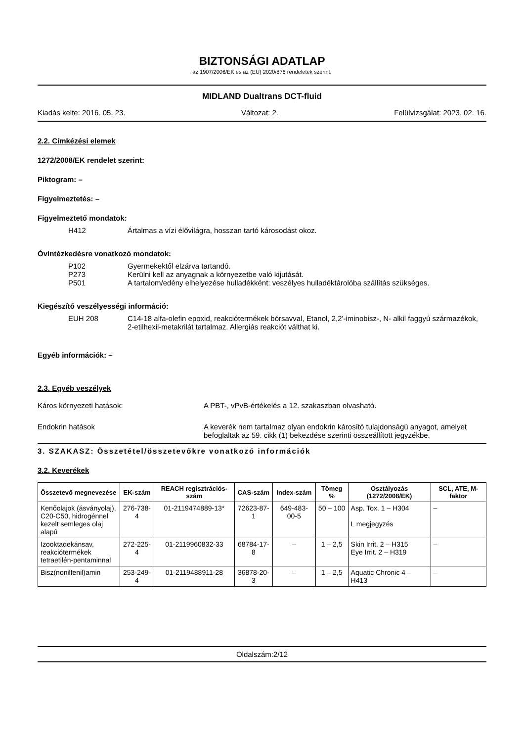BIZTONSÁGI ADATLAP
az 1907/2006/EK és az (EU) 2020/878 rendeletek szerint.
MIDLAND Dualtrans DCT-fluid
Kiadás kelte: 2016. 05. 23. Változat: 2. Felülvizsgálat: 2023. 02. 16.
2.2. Címkézési elemek
1272/2008/EK rendelet szerint:
Piktogram: –
Figyelmeztetés: –
Figyelmeztető mondatok:
H412 Ártalmas a vízi élővilágra, hosszan tartó károsodást okoz.
Óvintézkedésre vonatkozó mondatok:
P102 Gyermekektől elzárva tartandó.
P273 Kerülni kell az anyagnak a környezetbe való kijutását.
P501 A tartalom/edény elhelyezése hulladékként: veszélyes hulladéktárolóba szállítás szükséges.
Kiegészítő veszélyességi információ:
EUH 208 C14-18 alfa-olefin epoxid, reakciótermékek bórsavval, Etanol, 2,2'-iminobisz-, N- alkil faggyú származékok, 2-etilhexil-metakrilát tartalmaz. Allergiás reakciót válthat ki.
Egyéb információk: –
2.3. Egyéb veszélyek
Káros környezeti hatások: A PBT-, vPvB-értékelés a 12. szakaszban olvasható.
Endokrin hatások A keverék nem tartalmaz olyan endokrin károsító tulajdonságú anyagot, amelyet befoglaltak az 59. cikk (1) bekezdése szerinti összeállított jegyzékbe.
3. SZAKASZ: Összetétel/összetevőkre vonatkozó információk
3.2. Keverékek
| Összetevő megnevezése | EK-szám | REACH regisztrációs-szám | CAS-szám | Index-szám | Tömeg % | Osztályozás (1272/2008/EK) | SCL, ATE, M-faktor |
| --- | --- | --- | --- | --- | --- | --- | --- |
| Kenőolajok (ásványolaj), C20-C50, hidrogénnel kezelt semleges olaj alapú | 276-738-4 | 01-2119474889-13* | 72623-87-1 | 649-483-00-5 | 50 – 100 | Asp. Tox. 1 – H304 L megjegyzés | – |
| Izooktadekánsav, reakciótermékek tetraetilén-pentaminnal | 272-225-4 | 01-2119960832-33 | 68784-17-8 | – | 1 – 2,5 | Skin Irrit. 2 – H315 Eye Irrit. 2 – H319 | – |
| Bisz(nonilfenil)amin | 253-249-4 | 01-2119488911-28 | 36878-20-3 | – | 1 – 2,5 | Aquatic Chronic 4 – H413 | – |
Oldalszám:2/12